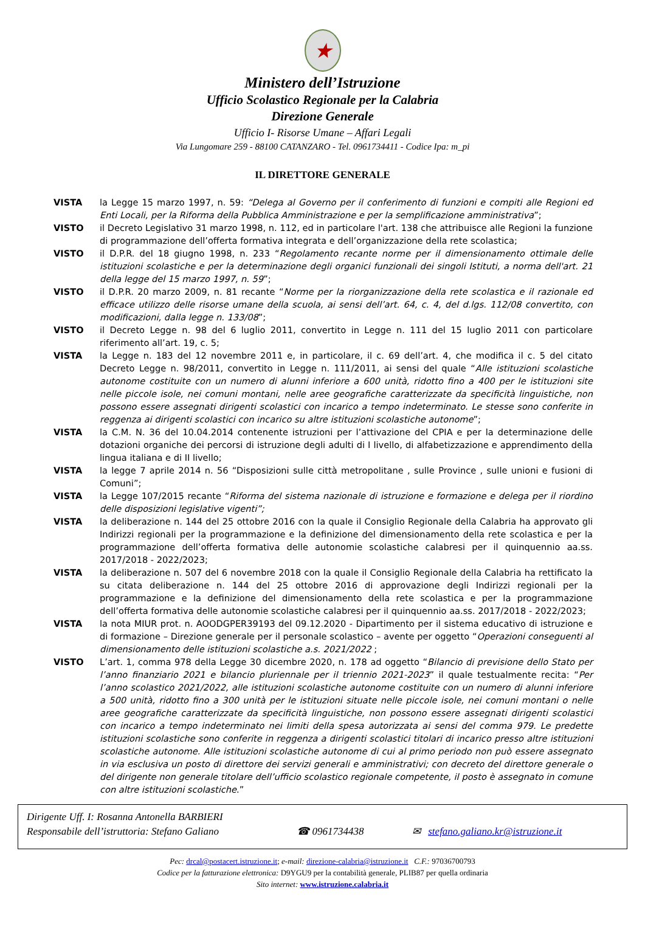★
Ministero dell’Istruzione
Ufficio Scolastico Regionale per la Calabria
Direzione Generale
Ufficio I- Risorse Umane – Affari Legali
Via Lungomare 259 - 88100 CATANZARO - Tel. 0961734411 - Codice Ipa: m_pi
IL DIRETTORE GENERALE
VISTA la Legge 15 marzo 1997, n. 59: “Delega al Governo per il conferimento di funzioni e compiti alle Regioni ed Enti Locali, per la Riforma della Pubblica Amministrazione e per la semplificazione amministrativa”;
VISTO il Decreto Legislativo 31 marzo 1998, n. 112, ed in particolare l'art. 138 che attribuisce alle Regioni la funzione di programmazione dell’offerta formativa integrata e dell’organizzazione della rete scolastica;
VISTO il D.P.R. del 18 giugno 1998, n. 233 “Regolamento recante norme per il dimensionamento ottimale delle istituzioni scolastiche e per la determinazione degli organici funzionali dei singoli Istituti, a norma dell'art. 21 della legge del 15 marzo 1997, n. 59”;
VISTO il D.P.R. 20 marzo 2009, n. 81 recante “Norme per la riorganizzazione della rete scolastica e il razionale ed efficace utilizzo delle risorse umane della scuola, ai sensi dell’art. 64, c. 4, del d.lgs. 112/08 convertito, con modificazioni, dalla legge n. 133/08”;
VISTO il Decreto Legge n. 98 del 6 luglio 2011, convertito in Legge n. 111 del 15 luglio 2011 con particolare riferimento all’art. 19, c. 5;
VISTA la Legge n. 183 del 12 novembre 2011 e, in particolare, il c. 69 dell’art. 4, che modifica il c. 5 del citato Decreto Legge n. 98/2011, convertito in Legge n. 111/2011, ai sensi del quale “Alle istituzioni scolastiche autonome costituite con un numero di alunni inferiore a 600 unità, ridotto fino a 400 per le istituzioni site nelle piccole isole, nei comuni montani, nelle aree geografiche caratterizzate da specificità linguistiche, non possono essere assegnati dirigenti scolastici con incarico a tempo indeterminato. Le stesse sono conferite in reggenza ai dirigenti scolastici con incarico su altre istituzioni scolastiche autonome”;
VISTA la C.M. N. 36 del 10.04.2014 contenente istruzioni per l’attivazione del CPIA e per la determinazione delle dotazioni organiche dei percorsi di istruzione degli adulti di I livello, di alfabetizzazione e apprendimento della lingua italiana e di II livello;
VISTA la legge 7 aprile 2014 n. 56 “Disposizioni sulle città metropolitane , sulle Province , sulle unioni e fusioni di Comuni”;
VISTA la Legge 107/2015 recante “Riforma del sistema nazionale di istruzione e formazione e delega per il riordino delle disposizioni legislative vigenti”;
VISTA la deliberazione n. 144 del 25 ottobre 2016 con la quale il Consiglio Regionale della Calabria ha approvato gli Indirizzi regionali per la programmazione e la definizione del dimensionamento della rete scolastica e per la programmazione dell’offerta formativa delle autonomie scolastiche calabresi per il quinquennio aa.ss. 2017/2018 - 2022/2023;
VISTA la deliberazione n. 507 del 6 novembre 2018 con la quale il Consiglio Regionale della Calabria ha rettificato la su citata deliberazione n. 144 del 25 ottobre 2016 di approvazione degli Indirizzi regionali per la programmazione e la definizione del dimensionamento della rete scolastica e per la programmazione dell’offerta formativa delle autonomie scolastiche calabresi per il quinquennio aa.ss. 2017/2018 - 2022/2023;
VISTA la nota MIUR prot. n. AOODGPER39193 del 09.12.2020 - Dipartimento per il sistema educativo di istruzione e di formazione – Direzione generale per il personale scolastico – avente per oggetto “Operazioni conseguenti al dimensionamento delle istituzioni scolastiche a.s. 2021/2022 ;
VISTO L’art. 1, comma 978 della Legge 30 dicembre 2020, n. 178 ad oggetto “Bilancio di previsione dello Stato per l’anno finanziario 2021 e bilancio pluriennale per il triennio 2021-2023” il quale testualmente recita: “Per l’anno scolastico 2021/2022, alle istituzioni scolastiche autonome costituite con un numero di alunni inferiore a 500 unità, ridotto fino a 300 unità per le istituzioni situate nelle piccole isole, nei comuni montani o nelle aree geografiche caratterizzate da specificità linguistiche, non possono essere assegnati dirigenti scolastici con incarico a tempo indeterminato nei limiti della spesa autorizzata ai sensi del comma 979. Le predette istituzioni scolastiche sono conferite in reggenza a dirigenti scolastici titolari di incarico presso altre istituzioni scolastiche autonome. Alle istituzioni scolastiche autonome di cui al primo periodo non può essere assegnato in via esclusiva un posto di direttore dei servizi generali e amministrativi; con decreto del direttore generale o del dirigente non generale titolare dell’ufficio scolastico regionale competente, il posto è assegnato in comune con altre istituzioni scolastiche.”
Dirigente Uff. I: Rosanna Antonella BARBIERI
Responsabile dell’istruttoria: Stefano Galiano ☎ 0961734438 ✉ stefano.galiano.kr@istruzione.it
Pec: drcal@postacert.istruzione.it; e-mail: direzione-calabria@istruzione.it C.F.: 97036700793
Codice per la fatturazione elettronica: D9YGU9 per la contabilità generale, PLIB87 per quella ordinaria
Sito internet: www.istruzione.calabria.it